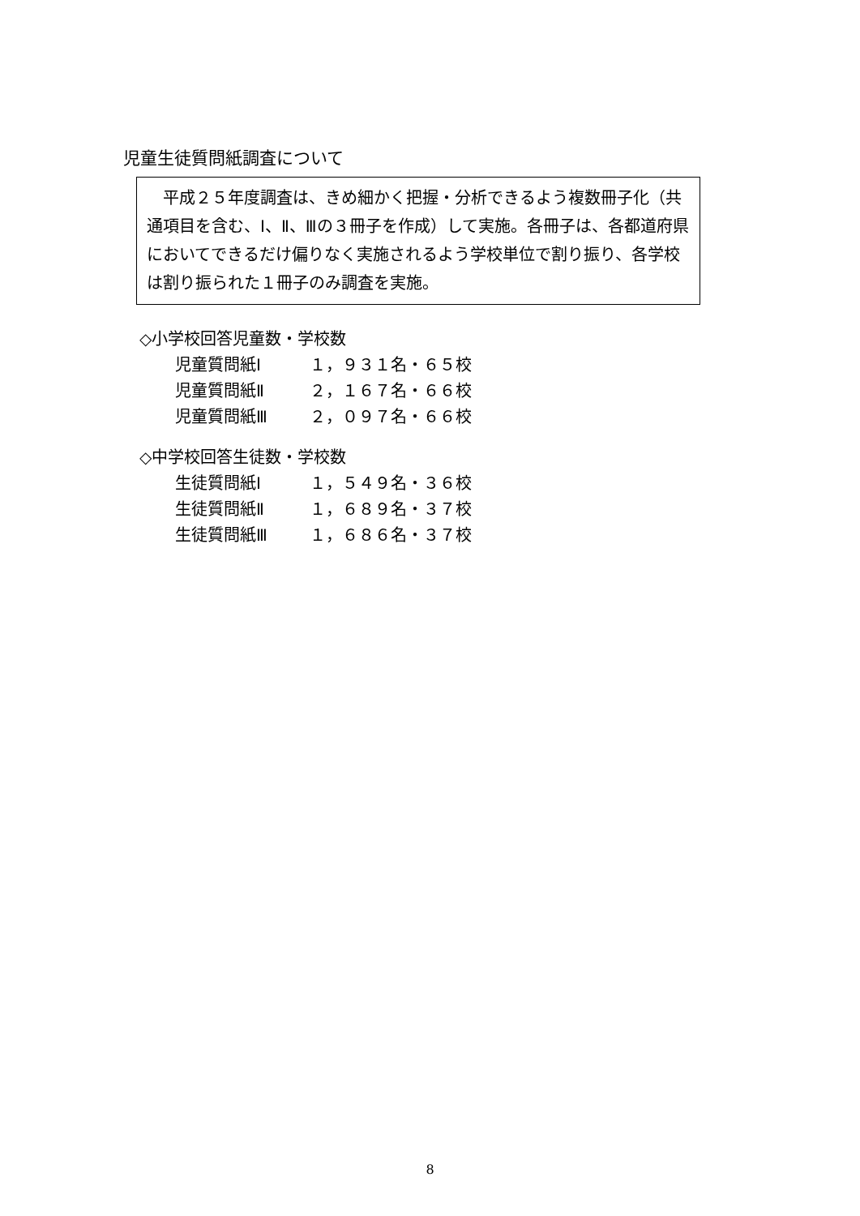児童生徒質問紙調査について
　平成２５年度調査は、きめ細かく把握・分析できるよう複数冊子化（共通項目を含む、Ⅰ、Ⅱ、Ⅲの３冊子を作成）して実施。各冊子は、各都道府県においてできるだけ偏りなく実施されるよう学校単位で割り振り、各学校は割り振られた１冊子のみ調査を実施。
◇小学校回答児童数・学校数
児童質問紙Ⅰ １，９３１名・６５校
児童質問紙Ⅱ ２，１６７名・６６校
児童質問紙Ⅲ ２，０９７名・６６校
◇中学校回答生徒数・学校数
生徒質問紙Ⅰ １，５４９名・３６校
生徒質問紙Ⅱ １，６８９名・３７校
生徒質問紙Ⅲ １，６８６名・３７校
8